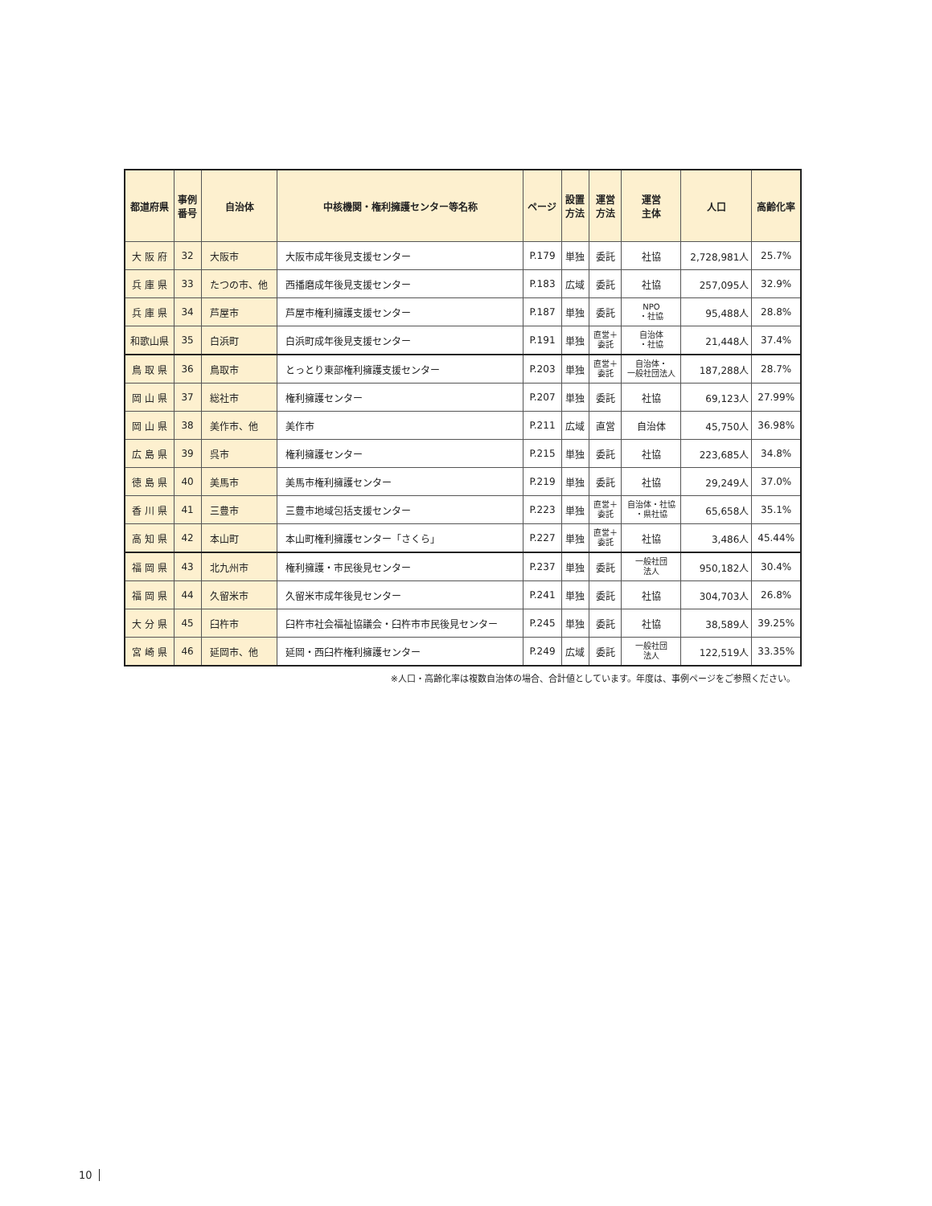| 都道府県 | 事例 番号 | 自治体 | 中核機関・権利擁護センター等名称 | ページ | 設置 方法 | 運営 方法 | 運営 主体 | 人口 | 高齢化率 |
| --- | --- | --- | --- | --- | --- | --- | --- | --- | --- |
| 大 阪 府 | 32 | 大阪市 | 大阪市成年後見支援センター | P.179 | 単独 | 委託 | 社協 | 2,728,981人 | 25.7% |
| 兵 庫 県 | 33 | たつの市、他 | 西播磨成年後見支援センター | P.183 | 広域 | 委託 | 社協 | 257,095人 | 32.9% |
| 兵 庫 県 | 34 | 芦屋市 | 芦屋市権利擁護支援センター | P.187 | 単独 | 委託 | NPO ・社協 | 95,488人 | 28.8% |
| 和歌山県 | 35 | 白浜町 | 白浜町成年後見支援センター | P.191 | 単独 | 直営＋ 委託 | 自治体 ・社協 | 21,448人 | 37.4% |
| 鳥 取 県 | 36 | 鳥取市 | とっとり東部権利擁護支援センター | P.203 | 単独 | 直営＋ 委託 | 自治体・ 一般社団法人 | 187,288人 | 28.7% |
| 岡 山 県 | 37 | 総社市 | 権利擁護センター | P.207 | 単独 | 委託 | 社協 | 69,123人 | 27.99% |
| 岡 山 県 | 38 | 美作市、他 | 美作市 | P.211 | 広域 | 直営 | 自治体 | 45,750人 | 36.98% |
| 広 島 県 | 39 | 呉市 | 権利擁護センター | P.215 | 単独 | 委託 | 社協 | 223,685人 | 34.8% |
| 徳 島 県 | 40 | 美馬市 | 美馬市権利擁護センター | P.219 | 単独 | 委託 | 社協 | 29,249人 | 37.0% |
| 香 川 県 | 41 | 三豊市 | 三豊市地域包括支援センター | P.223 | 単独 | 直営＋ 委託 | 自治体・社協 ・県社協 | 65,658人 | 35.1% |
| 高 知 県 | 42 | 本山町 | 本山町権利擁護センター「さくら」 | P.227 | 単独 | 直営＋ 委託 | 社協 | 3,486人 | 45.44% |
| 福 岡 県 | 43 | 北九州市 | 権利擁護・市民後見センター | P.237 | 単独 | 委託 | 一般社団 法人 | 950,182人 | 30.4% |
| 福 岡 県 | 44 | 久留米市 | 久留米市成年後見センター | P.241 | 単独 | 委託 | 社協 | 304,703人 | 26.8% |
| 大 分 県 | 45 | 臼杵市 | 臼杵市社会福祉協議会・臼杵市市民後見センター | P.245 | 単独 | 委託 | 社協 | 38,589人 | 39.25% |
| 宮 崎 県 | 46 | 延岡市、他 | 延岡・西臼杵権利擁護センター | P.249 | 広域 | 委託 | 一般社団 法人 | 122,519人 | 33.35% |
※人口・高齢化率は複数自治体の場合、合計値としています。年度は、事例ページをご参照ください。
10